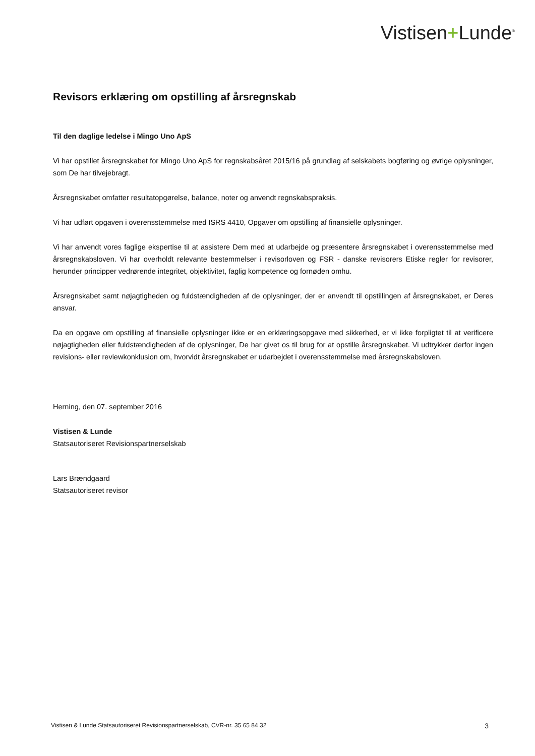Vistisen+Lunde<sup>®</sup>
Revisors erklæring om opstilling af årsregnskab
Til den daglige ledelse i Mingo Uno ApS
Vi har opstillet årsregnskabet for Mingo Uno ApS for regnskabsåret 2015/16 på grundlag af selskabets bogføring og øvrige oplysninger, som De har tilvejebragt.
Årsregnskabet omfatter resultatopgørelse, balance, noter og anvendt regnskabspraksis.
Vi har udført opgaven i overensstemmelse med ISRS 4410, Opgaver om opstilling af finansielle oplysninger.
Vi har anvendt vores faglige ekspertise til at assistere Dem med at udarbejde og præsentere årsregnskabet i overensstemmelse med årsregnskabsloven. Vi har overholdt relevante bestemmelser i revisorloven og FSR - danske revisorers Etiske regler for revisorer, herunder principper vedrørende integritet, objektivitet, faglig kompetence og fornøden omhu.
Årsregnskabet samt nøjagtigheden og fuldstændigheden af de oplysninger, der er anvendt til opstillingen af årsregnskabet, er Deres ansvar.
Da en opgave om opstilling af finansielle oplysninger ikke er en erklæringsopgave med sikkerhed, er vi ikke forpligtet til at verificere nøjagtigheden eller fuldstændigheden af de oplysninger, De har givet os til brug for at opstille årsregnskabet. Vi udtrykker derfor ingen revisions- eller reviewkonklusion om, hvorvidt årsregnskabet er udarbejdet i overensstemmelse med årsregnskabsloven.
Herning, den 07. september 2016
Vistisen & Lunde
Statsautoriseret Revisionspartnerselskab
Lars Brændgaard
Statsautoriseret revisor
Vistisen & Lunde Statsautoriseret Revisionspartnerselskab, CVR-nr. 35 65 84 32 3